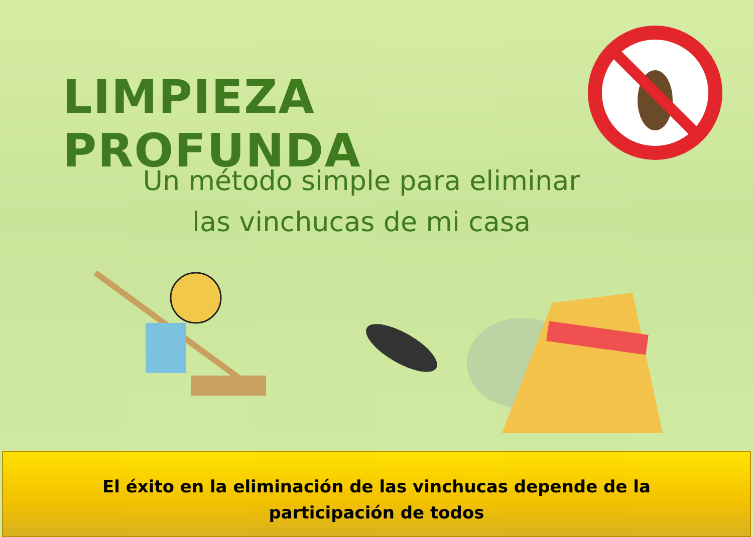LIMPIEZA PROFUNDA
Un método simple para eliminar
las vinchucas de mi casa
El éxito en la eliminación de las vinchucas depende de la
participación de todos